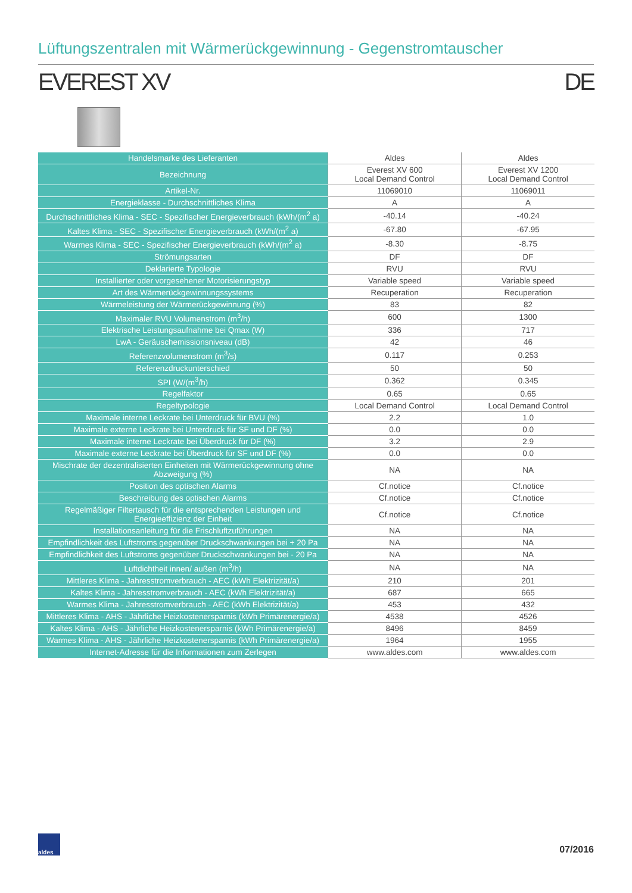Lüftungszentralen mit Wärmerückgewinnung - Gegenstromtauscher
EVEREST XV DE
| Handelsmarke des Lieferanten | Aldes | Aldes |
| Bezeichnung | Everest XV 600 Local Demand Control | Everest XV 1200 Local Demand Control |
| Artikel-Nr. | 11069010 | 11069011 |
| Energieklasse - Durchschnittliches Klima | A | A |
| Durchschnittliches Klima - SEC - Spezifischer Energieverbrauch (kWh/(m<sup>2</sup> a) | -40.14 | -40.24 |
| Kaltes Klima - SEC - Spezifischer Energieverbrauch (kWh/(m<sup>2</sup> a) | -67.80 | -67.95 |
| Warmes Klima - SEC - Spezifischer Energieverbrauch (kWh/(m<sup>2</sup> a) | -8.30 | -8.75 |
| Strömungsarten | DF | DF |
| Deklarierte Typologie | RVU | RVU |
| Installierter oder vorgesehener Motorisierungstyp | Variable speed | Variable speed |
| Art des Wärmerückgewinnungssystems | Recuperation | Recuperation |
| Wärmeleistung der Wärmerückgewinnung (%) | 83 | 82 |
| Maximaler RVU Volumenstrom (m<sup>3</sup>/h) | 600 | 1300 |
| Elektrische Leistungsaufnahme bei Qmax (W) | 336 | 717 |
| LwA - Geräuschemissionsniveau (dB) | 42 | 46 |
| Referenzvolumenstrom (m<sup>3</sup>/s) | 0.117 | 0.253 |
| Referenzdruckunterschied | 50 | 50 |
| SPI (W/(m<sup>3</sup>/h) | 0.362 | 0.345 |
| Regelfaktor | 0.65 | 0.65 |
| Regeltypologie | Local Demand Control | Local Demand Control |
| Maximale interne Leckrate bei Unterdruck für BVU (%) | 2.2 | 1.0 |
| Maximale externe Leckrate bei Unterdruck für SF und DF (%) | 0.0 | 0.0 |
| Maximale interne Leckrate bei Überdruck für DF (%) | 3.2 | 2.9 |
| Maximale externe Leckrate bei Überdruck für SF und DF (%) | 0.0 | 0.0 |
| Mischrate der dezentralisierten Einheiten mit Wärmerückgewinnung ohne Abzweigung (%) | NA | NA |
| Position des optischen Alarms | Cf.notice | Cf.notice |
| Beschreibung des optischen Alarms | Cf.notice | Cf.notice |
| Regelmäßiger Filtertausch für die entsprechenden Leistungen und Energieeffizienz der Einheit | Cf.notice | Cf.notice |
| Installationsanleitung für die Frischluftzuführungen | NA | NA |
| Empfindlichkeit des Luftstroms gegenüber Druckschwankungen bei + 20 Pa | NA | NA |
| Empfindlichkeit des Luftstroms gegenüber Druckschwankungen bei - 20 Pa | NA | NA |
| Luftdichtheit innen/ außen (m<sup>3</sup>/h) | NA | NA |
| Mittleres Klima - Jahresstromverbrauch - AEC (kWh Elektrizität/a) | 210 | 201 |
| Kaltes Klima - Jahresstromverbrauch - AEC (kWh Elektrizität/a) | 687 | 665 |
| Warmes Klima - Jahresstromverbrauch - AEC (kWh Elektrizität/a) | 453 | 432 |
| Mittleres Klima - AHS - Jährliche Heizkostenersparnis (kWh Primärenergie/a) | 4538 | 4526 |
| Kaltes Klima - AHS - Jährliche Heizkostenersparnis (kWh Primärenergie/a) | 8496 | 8459 |
| Warmes Klima - AHS - Jährliche Heizkostenersparnis (kWh Primärenergie/a) | 1964 | 1955 |
| Internet-Adresse für die Informationen zum Zerlegen | www.aldes.com | www.aldes.com |
aldes
07/2016